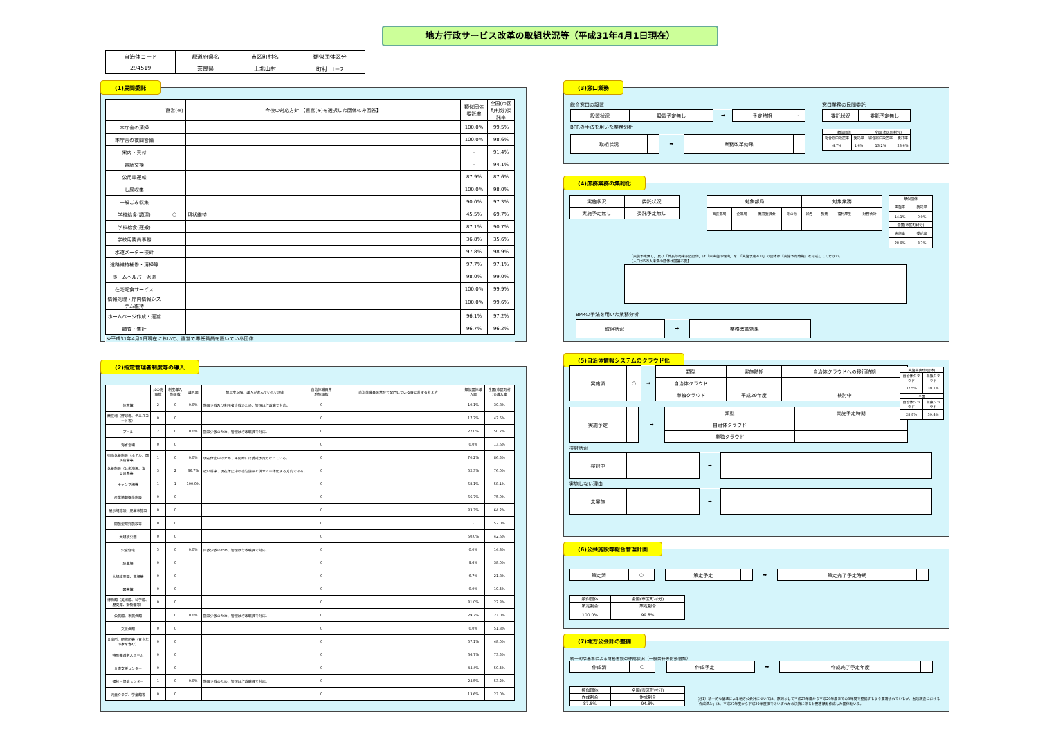地方行政サービス改革の取組状況等（平成31年4月1日現在）
| 自治体コード | 都道府県名 | 市区町村名 | 類似団体区分 |
| 294519 | 奈良県 | 上北山村 | 町村 Ⅰ－2 |
(1)民間委託
| | 直営(※) | 今後の対応方針 【直営(※)を選択した団体のみ回答】 | 類似団体委託率 | 全国(市区町村分)委託率 |
| 本庁舎の清掃 | | | 100.0% | 99.5% |
| 本庁舎の夜間警備 | | | 100.0% | 98.6% |
| 案内・受付 | | | - | 91.4% |
| 電話交換 | | | - | 94.1% |
| 公用車運転 | | | 87.9% | 87.6% |
| し尿収集 | | | 100.0% | 98.0% |
| 一般ごみ収集 | | | 90.0% | 97.3% |
| 学校給食(調理) | ○ | 現状維持 | 45.5% | 69.7% |
| 学校給食(運搬) | | | 87.1% | 90.7% |
| 学校用務員事務 | | | 36.8% | 35.6% |
| 水道メーター検針 | | | 97.8% | 98.9% |
| 道路維持補修・清掃等 | | | 97.7% | 97.1% |
| ホームヘルパー派遣 | | | 98.0% | 99.0% |
| 在宅配食サービス | | | 100.0% | 99.9% |
| 情報処理・庁内情報システム維持 | | | 100.0% | 99.6% |
| ホームページ作成・運営 | | | 96.1% | 97.2% |
| 調査・集計 | | | 96.7% | 96.2% |
| ※平成31年4月1日現在において、直営で専任職員を置いている団体 | | | | |
(2)指定管理者制度等の導入
| | 公の施設数 | 制度導入施設数 | 導入率 | 前年度以降、導入が進んでいない理由 | 自治体職員常駐施設数 | 自治体職員を常駐で配置している事に対する考え方 | 類似団体導入率 | 全国(市区町村分)導入率 |
| 体育館 | 2 | 0 | 0.0% | 施設少数及び利用者少数のため、管理は行政職で対応。 | 0 | | 10.1% | 39.8% |
| 競技場（野球場、テニスコート等） | 0 | 0 | | | 0 | | 17.7% | 47.6% |
| プール | 2 | 0 | 0.0% | 施設少数のため、管理は行政職員で対応。 | 0 | | 27.0% | 50.2% |
| 海水浴場 | 0 | 0 | | | 0 | | 0.0% | 13.6% |
| 宿泊休養施設（ホテル、国民宿舎等） | 1 | 0 | 0.0% | 現在休止中のため、再開時には委託予定となっている。 | 0 | | 70.2% | 86.5% |
| 休養施設（公衆浴場、海・山の家等） | 3 | 2 | 66.7% | 近い将来、現在休止中の宿泊施設と併せて一体化する方向である。 | 0 | | 52.3% | 76.0% |
| キャンプ場等 | 1 | 1 | 100.0% | | 0 | | 58.1% | 58.1% |
| 産業情報提供施設 | 0 | 0 | | | 0 | | 66.7% | 75.0% |
| 展示場施設、見本市施設 | 0 | 0 | | | 0 | | 83.3% | 64.2% |
| 開放型研究施設等 | 0 | 0 | | | 0 | | - | 52.0% |
| 大規模公園 | 0 | 0 | | | 0 | | 50.0% | 42.6% |
| 公営住宅 | 5 | 0 | 0.0% | 戸数少数のため、管理は行政職員で対応。 | 0 | | 0.0% | 14.3% |
| 駐車場 | 0 | 0 | | | 0 | | 9.6% | 38.0% |
| 大規模霊園、斎場等 | 0 | 0 | | | 0 | | 6.7% | 21.8% |
| 図書館 | 0 | 0 | | | 0 | | 0.0% | 19.4% |
| 博物館（美術館、科学館、歴史館、動物園等） | 0 | 0 | | | 0 | | 31.0% | 27.8% |
| 公民館、市民会館 | 1 | 0 | 0.0% | 施設少数のため、管理は行政職員で対応。 | 0 | | 29.7% | 23.0% |
| 文化会館 | 0 | 0 | | | 0 | | 0.0% | 51.8% |
| 合宿所、研修所等（青少年の家を含む） | 0 | 0 | | | 0 | | 57.1% | 48.0% |
| 特別養護老人ホーム | 0 | 0 | | | 0 | | 66.7% | 73.5% |
| 介護支援センター | 0 | 0 | | | 0 | | 44.4% | 50.4% |
| 福祉・保健センター | 1 | 0 | 0.0% | 施設少数のため、管理は行政職員で対応。 | 0 | | 24.5% | 53.2% |
| 児童クラブ、学童館等 | 0 | 0 | | | 0 | | 13.6% | 23.0% |
(3)窓口業務
総合窓口の設置
| 設置状況 | 設置予定無し | ➡ | 予定時期 | - |
BPRの手法を用いた業務分析
| 取組状況 | | ➡ | 業務改革効果 | |
窓口業務の民間委託
| 委託状況 | 委託予定無し |
| 類似団体 | | 全国(市区町村分) | |
| 総合窓口設置率 | 委託率 | 総合窓口設置率 | 委託率 |
| 4.7% | 1.6% | 13.2% | 23.6% |
(4)庶務業務の集約化
| 実施状況 | 委託状況 |
| 実施予定無し | 委託予定無し |
| 対象部局 | | | | 対象業務 | | | |
| 首長部局 | 企業局 | 教育委員会 | その他 | 給与 | 旅費 | 福利厚生 | 財務会計 |
| 類似団体 | |
| 実施率 | 委託率 |
| 14.1% | 0.0% |
| 全国(市区町村分) | |
| 実施率 | 委託率 |
| 28.9% | 3.2% |
「実施予定無し」及び「首長部局未設置団体」は「未実施の理由」を、「実施予定あり」の団体は「実施予定時期」を記述してください。
【人口が5万人未満の団体は回答不要】
BPRの手法を用いた業務分析
| 取組状況 | | ➡ | 業務改革効果 | |
(5)自治体情報システムのクラウド化
| 実施済 | ○ | ➡ | 類型 | 実施時期 | 自治体クラウドへの移行時期 |
| | | | 自治体クラウド | | |
| | | | 単独クラウド | 平成29年度 | 検討中 |
| 実施予定 | | ➡ | 類型 | 実施予定時期 |
| | | | 自治体クラウド | |
| | | | 単独クラウド | |
検討状況
| 検討中 | | ➡ | |
実施しない理由
| 未実施 | | ➡ | |
| 実施率(類似団体) | |
| 自治体クラウド | 単独クラウド |
| 37.5% | 39.1% |
| 全国 | |
| 自治体クラウド | 単独クラウド |
| 28.9% | 39.4% |
(6)公共施設等総合管理計画
| 策定済 | ○ | | 策定予定 | | ➡ | 策定完了予定時期 | |
| 類似団体 | 全国(市区町村分) |
| 策定割合 | 策定割合 |
| 100.0% | 99.8% |
(7)地方公会計の整備
統一的な基準による財務書類の作成状況（一般会計等財務書類）
| 作成済 | ○ | | 作成予定 | | ➡ | 作成完了予定年度 | |
| 類似団体 | 全国(市区町村分) |
| 作成割合 | 作成割合 |
| 87.5% | 94.8% |
（注1）統一的な基準による地方公会計については、原則として平成27年度から平成29年度までの3年間で整備するよう要請されているが、当該調査における「作成済み」は、平成27年度から平成29年度までのいずれかの決算に係る財務書類を作成した団体をいう。